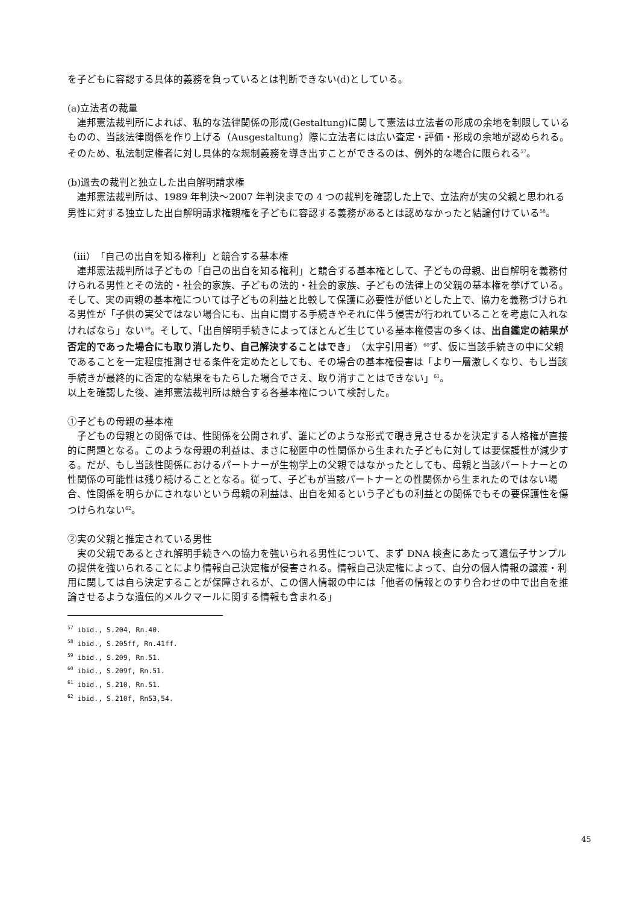を子どもに容認する具体的義務を負っているとは判断できない(d)としている。
(a)立法者の裁量
　連邦憲法裁判所によれば、私的な法律関係の形成(Gestaltung)に関して憲法は立法者の形成の余地を制限しているものの、当該法律関係を作り上げる（Ausgestaltung）際に立法者には広い査定・評価・形成の余地が認められる。そのため、私法制定権者に対し具体的な規制義務を導き出すことができるのは、例外的な場合に限られる<sup>57</sup>。
(b)過去の裁判と独立した出自解明請求権
　連邦憲法裁判所は、1989 年判決～2007 年判決までの 4 つの裁判を確認した上で、立法府が実の父親と思われる男性に対する独立した出自解明請求権親権を子どもに容認する義務があるとは認めなかったと結論付けている<sup>58</sup>。
（ⅲ）「自己の出自を知る権利」と競合する基本権
　連邦憲法裁判所は子どもの「自己の出自を知る権利」と競合する基本権として、子どもの母親、出自解明を義務付けられる男性とその法的・社会的家族、子どもの法的・社会的家族、子どもの法律上の父親の基本権を挙げている。そして、実の両親の基本権については子どもの利益と比較して保護に必要性が低いとした上で、協力を義務づけられる男性が「子供の実父ではない場合にも、出自に関する手続きやそれに伴う侵害が行われていることを考慮に入れなければなら」ない<sup>59</sup>。そして、「出自解明手続きによってほとんど生じている基本権侵害の多くは、出自鑑定の結果が否定的であった場合にも取り消したり、自己解決することはでき」（太字引用者）<sup>60</sup>ず、仮に当該手続きの中に父親であることを一定程度推測させる条件を定めたとしても、その場合の基本権侵害は「より一層激しくなり、もし当該手続きが最終的に否定的な結果をもたらした場合でさえ、取り消すことはできない」<sup>61</sup>。
以上を確認した後、連邦憲法裁判所は競合する各基本権について検討した。
①子どもの母親の基本権
　子どもの母親との関係では、性関係を公開されず、誰にどのような形式で覗き見させるかを決定する人格権が直接的に問題となる。このような母親の利益は、まさに秘匿中の性関係から生まれた子どもに対しては要保護性が減少する。だが、もし当該性関係におけるパートナーが生物学上の父親ではなかったとしても、母親と当該パートナーとの性関係の可能性は残り続けることとなる。従って、子どもが当該パートナーとの性関係から生まれたのではない場合、性関係を明らかにされないという母親の利益は、出自を知るという子どもの利益との関係でもその要保護性を傷つけられない<sup>62</sup>。
②実の父親と推定されている男性
　実の父親であるとされ解明手続きへの協力を強いられる男性について、まず DNA 検査にあたって遺伝子サンプルの提供を強いられることにより情報自己決定権が侵害される。情報自己決定権によって、自分の個人情報の譲渡・利用に関しては自ら決定することが保障されるが、この個人情報の中には「他者の情報とのすり合わせの中で出自を推論させるような遺伝的メルクマールに関する情報も含まれる」
<sup>57</sup> ibid., S.204, Rn.40.
<sup>58</sup> ibid., S.205ff, Rn.41ff.
<sup>59</sup> ibid., S.209, Rn.51.
<sup>60</sup> ibid., S.209f, Rn.51.
<sup>61</sup> ibid., S.210, Rn.51.
<sup>62</sup> ibid., S.210f, Rn53,54.
45